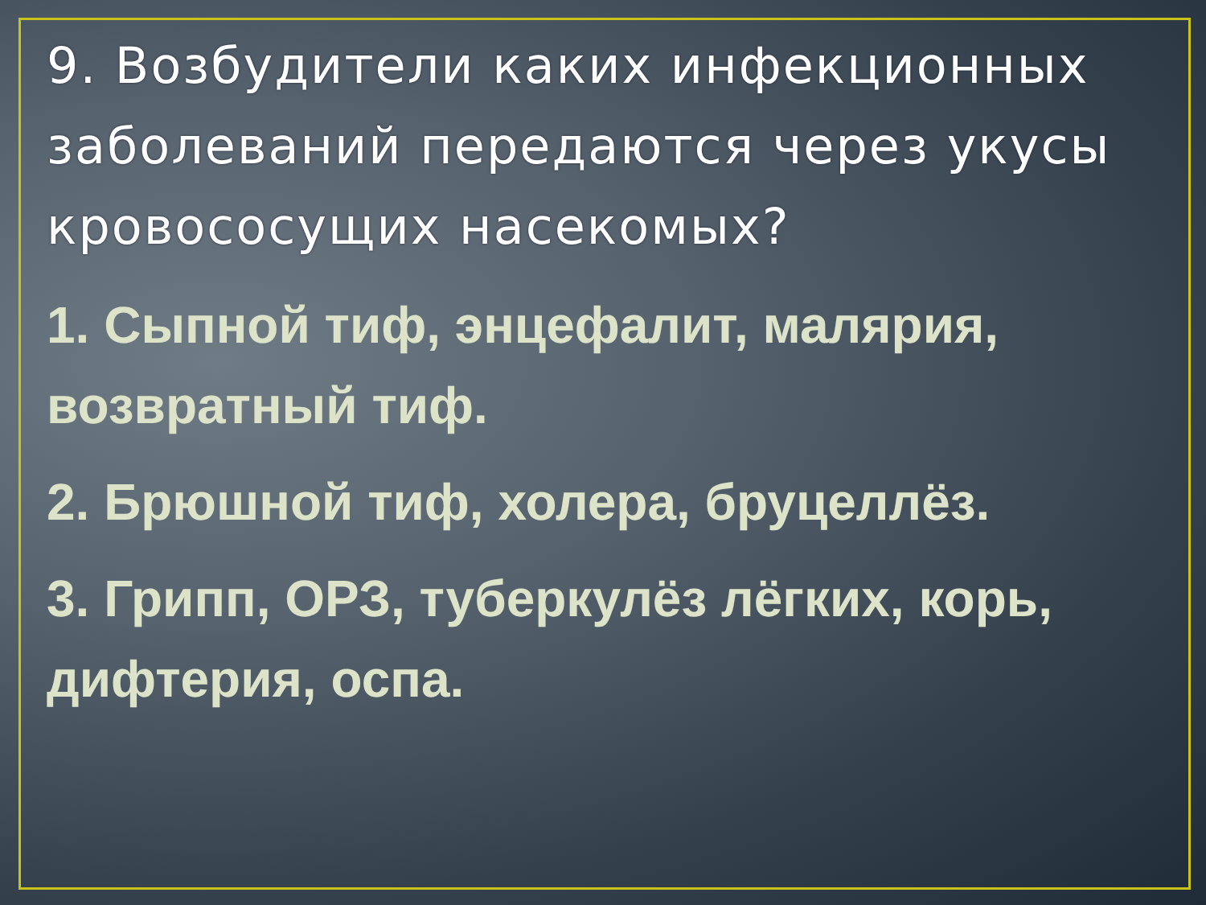9. Возбудители каких инфекционных заболеваний передаются через укусы кровососущих насекомых?
1. Сыпной тиф, энцефалит, малярия, возвратный тиф.
2. Брюшной тиф, холера, бруцеллёз.
3. Грипп, ОРЗ, туберкулёз лёгких, корь, дифтерия, оспа.